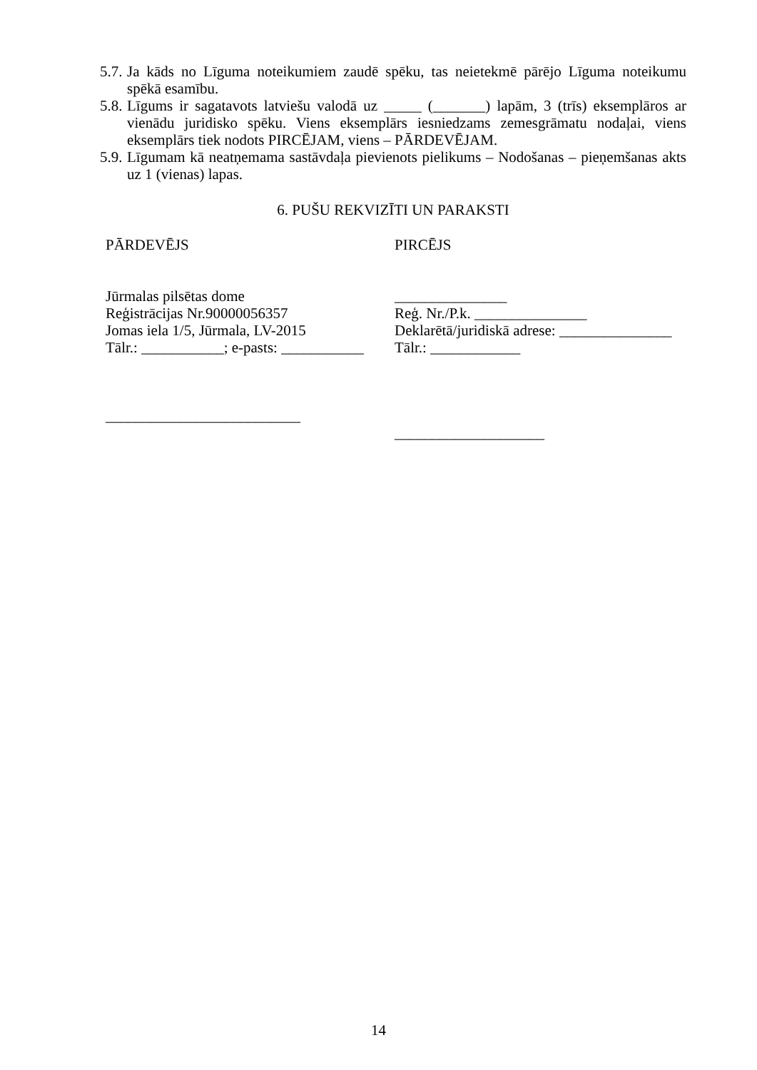5.7. Ja kāds no Līguma noteikumiem zaudē spēku, tas neietekmē pārējo Līguma noteikumu spēkā esamību.
5.8. Līgums ir sagatavots latviešu valodā uz _____ (_______) lapām, 3 (trīs) eksemplāros ar vienādu juridisko spēku. Viens eksemplārs iesniedzams zemesgrāmatu nodaļai, viens eksemplārs tiek nodots PIRCĒJAM, viens – PĀRDEVĒJAM.
5.9. Līgumam kā neatņemama sastāvdaļa pievienots pielikums – Nodošanas – pieņemšanas akts uz 1 (vienas) lapas.
6. PUŠU REKVIZĪTI UN PARAKSTI
PĀRDEVĒJS
Jūrmalas pilsētas dome
Reģistrācijas Nr.90000056357
Jomas iela 1/5, Jūrmala, LV-2015
Tālr.: ___________; e-pasts: ___________
__________________________
PIRCĒJS
_______________
Reģ. Nr./P.k. _______________
Deklarētā/juridiskā adrese: _______________
Tālr.: ____________
____________________
14